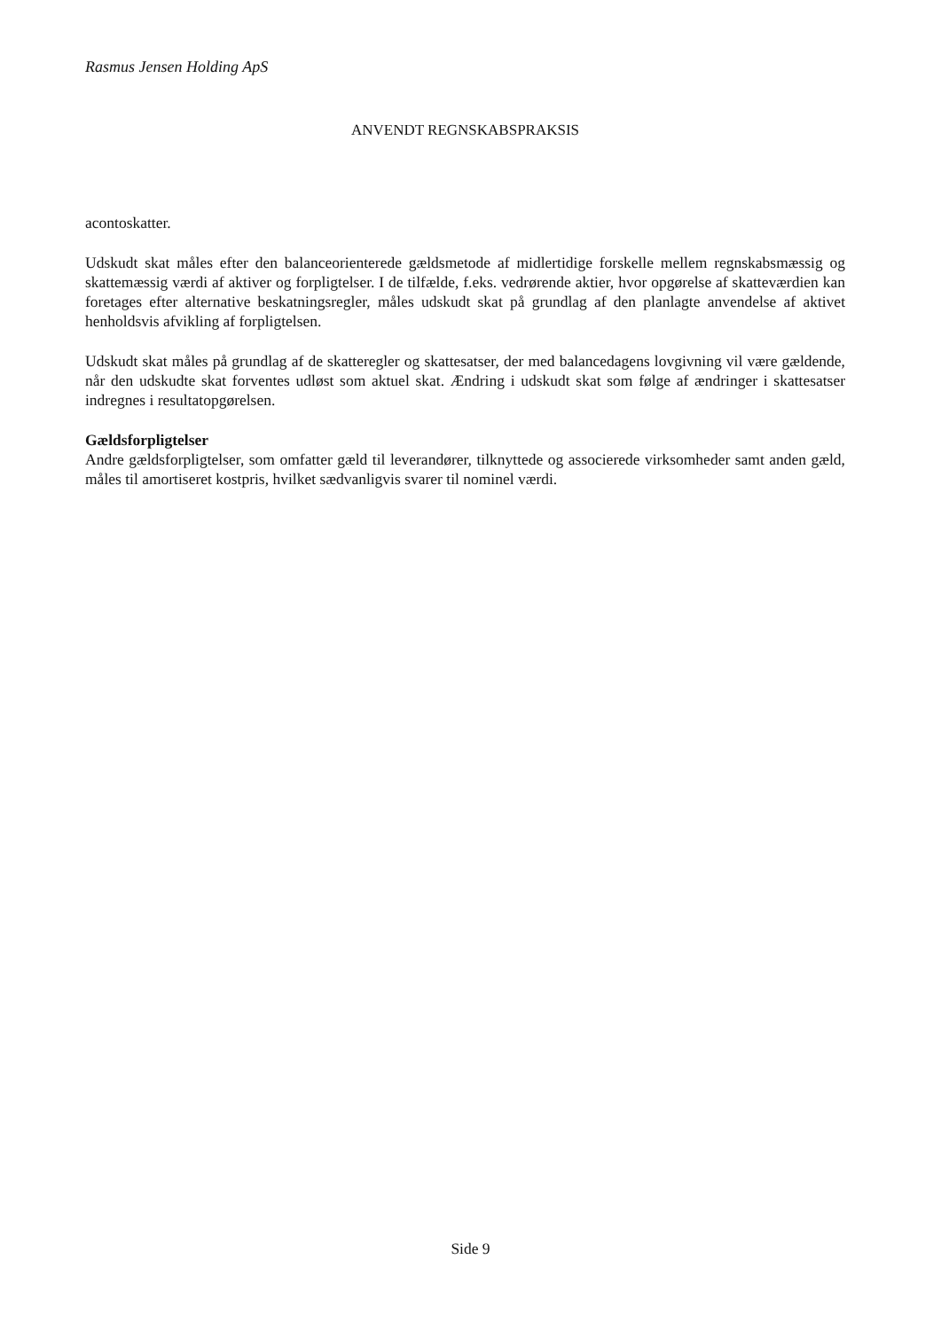Rasmus Jensen Holding ApS
ANVENDT REGNSKABSPRAKSIS
acontoskatter.
Udskudt skat måles efter den balanceorienterede gældsmetode af midlertidige forskelle mellem regnskabsmæssig og skattemæssig værdi af aktiver og forpligtelser. I de tilfælde, f.eks. vedrørende aktier, hvor opgørelse af skatteværdien kan foretages efter alternative beskatningsregler, måles udskudt skat på grundlag af den planlagte anvendelse af aktivet henholdsvis afvikling af forpligtelsen.
Udskudt skat måles på grundlag af de skatteregler og skattesatser, der med balancedagens lovgivning vil være gældende, når den udskudte skat forventes udløst som aktuel skat. Ændring i udskudt skat som følge af ændringer i skattesatser indregnes i resultatopgørelsen.
Gældsforpligtelser
Andre gældsforpligtelser, som omfatter gæld til leverandører, tilknyttede og associerede virksomheder samt anden gæld, måles til amortiseret kostpris, hvilket sædvanligvis svarer til nominel værdi.
Side 9